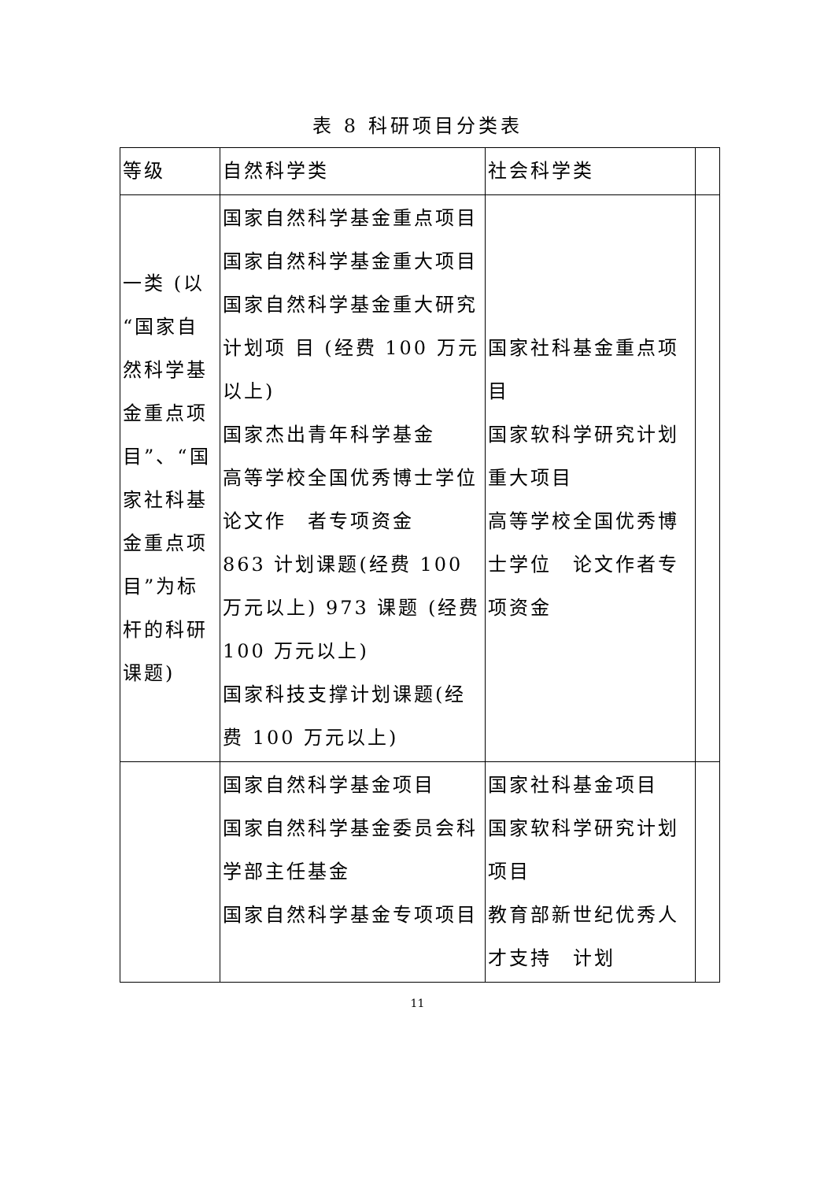表 8 科研项目分类表
| 等级 | 自然科学类 | 社会科学类 | |
| --- | --- | --- | --- |
| 一类 (以“国家自然科学基金重点项目”、“国家社科基金重点项目”为标杆的科研课题) | 国家自然科学基金重点项目 国家自然科学基金重大项目 国家自然科学基金重大研究计划项 目 (经费 100 万元以上) 国家杰出青年科学基金 高等学校全国优秀博士学位论文作 者专项资金 863 计划课题(经费 100 万元以上) 973 课题 (经费 100 万元以上) 国家科技支撑计划课题(经费 100 万元以上) | 国家社科基金重点项目 国家软科学研究计划重大项目 高等学校全国优秀博士学位 论文作者专项资金 | |
| | 国家自然科学基金项目 国家自然科学基金委员会科学部主任基金 国家自然科学基金专项项目 | 国家社科基金项目 国家软科学研究计划项目 教育部新世纪优秀人才支持 计划 | |
11